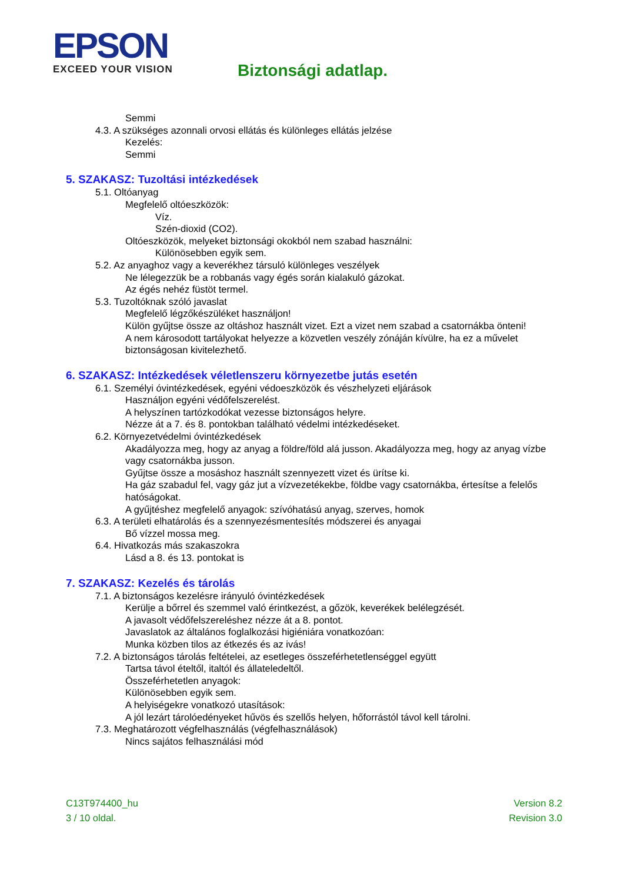EPSON
EXCEED YOUR VISION
Biztonsági adatlap.
Semmi
4.3. A szükséges azonnali orvosi ellátás és különleges ellátás jelzése
Kezelés:
Semmi
5. SZAKASZ: Tuzoltási intézkedések
5.1. Oltóanyag
Megfelelő oltóeszközök:
Víz.
Szén-dioxid (CO2).
Oltóeszközök, melyeket biztonsági okokból nem szabad használni:
Különösebben egyik sem.
5.2. Az anyaghoz vagy a keverékhez társuló különleges veszélyek
Ne lélegezzük be a robbanás vagy égés során kialakuló gázokat.
Az égés nehéz füstöt termel.
5.3. Tuzoltóknak szóló javaslat
Megfelelő légzőkészüléket használjon!
Külön gyűjtse össze az oltáshoz használt vizet. Ezt a vizet nem szabad a csatornákba önteni!
A nem károsodott tartályokat helyezze a közvetlen veszély zónáján kívülre, ha ez a művelet biztonságosan kivitelezhető.
6. SZAKASZ: Intézkedések véletlenszeru környezetbe jutás esetén
6.1. Személyi óvintézkedések, egyéni védoeszközök és vészhelyzeti eljárások
Használjon egyéni védőfelszerelést.
A helyszínen tartózkodókat vezesse biztonságos helyre.
Nézze át a 7. és 8. pontokban található védelmi intézkedéseket.
6.2. Környezetvédelmi óvintézkedések
Akadályozza meg, hogy az anyag a földre/föld alá jusson. Akadályozza meg, hogy az anyag vízbe vagy csatornákba jusson.
Gyűjtse össze a mosáshoz használt szennyezett vizet és ürítse ki.
Ha gáz szabadul fel, vagy gáz jut a vízvezetékekbe, földbe vagy csatornákba, értesítse a felelős hatóságokat.
A gyűjtéshez megfelelő anyagok: szívóhatású anyag, szerves, homok
6.3. A területi elhatárolás és a szennyezésmentesítés módszerei és anyagai
Bő vízzel mossa meg.
6.4. Hivatkozás más szakaszokra
Lásd a 8. és 13. pontokat is
7. SZAKASZ: Kezelés és tárolás
7.1. A biztonságos kezelésre irányuló óvintézkedések
Kerülje a bőrrel és szemmel való érintkezést, a gőzök, keverékek belélegzését.
A javasolt védőfelszereléshez nézze át a 8. pontot.
Javaslatok az általános foglalkozási higiéniára vonatkozóan:
Munka közben tilos az étkezés és az ivás!
7.2. A biztonságos tárolás feltételei, az esetleges összeférhetetlenséggel együtt
Tartsa távol ételtől, italtól és állateledeltől.
Összeférhetetlen anyagok:
Különösebben egyik sem.
A helyiségekre vonatkozó utasítások:
A jól lezárt tárolóedényeket hűvös és szellős helyen, hőforrástól távol kell tárolni.
7.3. Meghatározott végfelhasználás (végfelhasználások)
Nincs sajátos felhasználási mód
C13T974400_hu
3 / 10 oldal.
Version 8.2
Revision 3.0